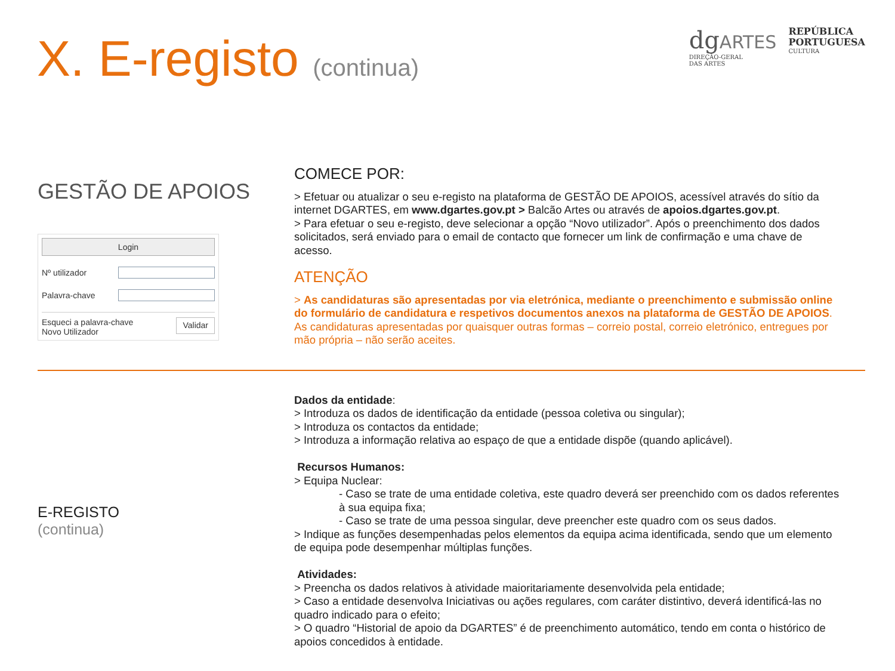X. E-registo (continua)
dgARTES
DIREÇÃO-GERAL
DAS ARTES
REPÚBLICA
PORTUGUESA
CULTURA
GESTÃO DE APOIOS
Login
Nº utilizador
Palavra-chave
Esqueci a palavra-chave
Novo Utilizador
Validar
COMECE POR:
> Efetuar ou atualizar o seu e-registo na plataforma de GESTÃO DE APOIOS, acessível através do sítio da internet DGARTES, em www.dgartes.gov.pt > Balcão Artes ou através de apoios.dgartes.gov.pt.
> Para efetuar o seu e-registo, deve selecionar a opção “Novo utilizador”. Após o preenchimento dos dados solicitados, será enviado para o email de contacto que fornecer um link de confirmação e uma chave de acesso.
ATENÇÃO
> As candidaturas são apresentadas por via eletrónica, mediante o preenchimento e submissão online do formulário de candidatura e respetivos documentos anexos na plataforma de GESTÃO DE APOIOS. As candidaturas apresentadas por quaisquer outras formas – correio postal, correio eletrónico, entregues por mão própria – não serão aceites.
E-REGISTO
(continua)
Dados da entidade:
> Introduza os dados de identificação da entidade (pessoa coletiva ou singular);
> Introduza os contactos da entidade;
> Introduza a informação relativa ao espaço de que a entidade dispõe (quando aplicável).
Recursos Humanos:
> Equipa Nuclear:
- Caso se trate de uma entidade coletiva, este quadro deverá ser preenchido com os dados referentes à sua equipa fixa;
- Caso se trate de uma pessoa singular, deve preencher este quadro com os seus dados.
> Indique as funções desempenhadas pelos elementos da equipa acima identificada, sendo que um elemento de equipa pode desempenhar múltiplas funções.
Atividades:
> Preencha os dados relativos à atividade maioritariamente desenvolvida pela entidade;
> Caso a entidade desenvolva Iniciativas ou ações regulares, com caráter distintivo, deverá identificá-las no quadro indicado para o efeito;
> O quadro “Historial de apoio da DGARTES” é de preenchimento automático, tendo em conta o histórico de apoios concedidos à entidade.